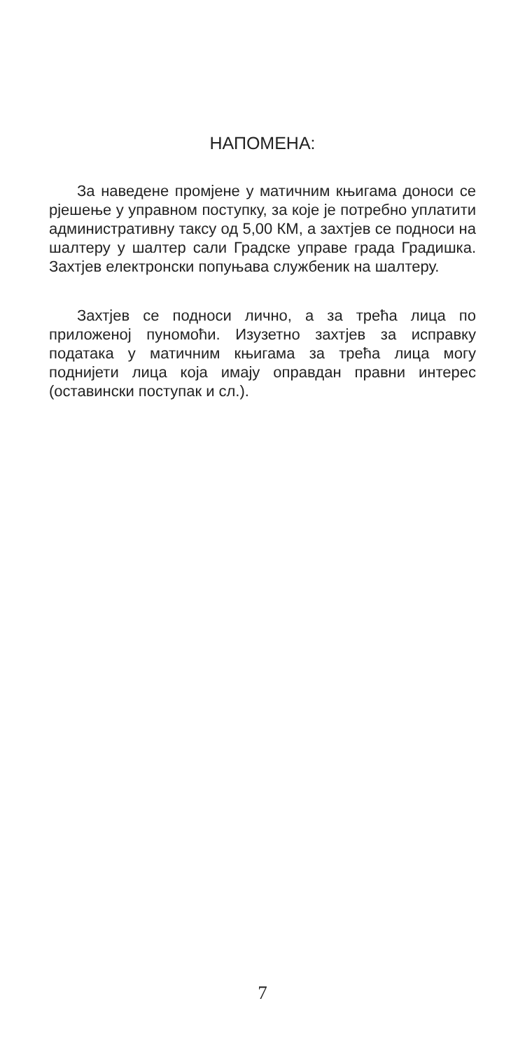НАПОМЕНА:
За наведене промјене у матичним књигама доноси се рјешење у управном поступку, за које је потребно уплатити административну таксу од 5,00 КМ, а захтјев се подноси на шалтеру у шалтер сали Градске управе града Градишка. Захтјев електронски попуњава службеник на шалтеру.
Захтјев се подноси лично, а за трећа лица по приложеној пуномоћи. Изузетно захтјев за исправку података у матичним књигама за трећа лица могу поднијети лица која имају оправдан правни интерес (оставински поступак и сл.).
7